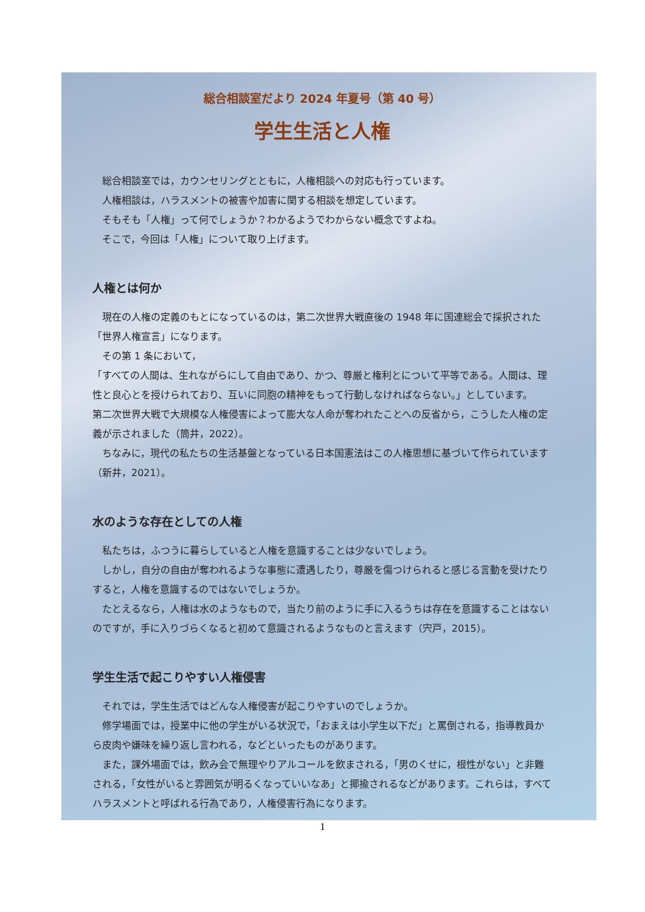総合相談室だより 2024 年夏号（第 40 号）
学生生活と人権
総合相談室では，カウンセリングとともに，人権相談への対応も行っています。
人権相談は，ハラスメントの被害や加害に関する相談を想定しています。
そもそも「人権」って何でしょうか？わかるようでわからない概念ですよね。
そこで，今回は「人権」について取り上げます。
人権とは何か
現在の人権の定義のもとになっているのは，第二次世界大戦直後の 1948 年に国連総会で採択された「世界人権宣言」になります。
その第 1 条において，
「すべての人間は、生れながらにして自由であり、かつ、尊厳と権利とについて平等である。人間は、理性と良心とを授けられており、互いに同胞の精神をもって行動しなければならない。」としています。
第二次世界大戦で大規模な人権侵害によって膨大な人命が奪われたことへの反省から，こうした人権の定義が示されました（筒井，2022）。
ちなみに，現代の私たちの生活基盤となっている日本国憲法はこの人権思想に基づいて作られています（新井，2021）。
水のような存在としての人権
私たちは，ふつうに暮らしていると人権を意識することは少ないでしょう。
しかし，自分の自由が奪われるような事態に遭遇したり，尊厳を傷つけられると感じる言動を受けたりすると，人権を意識するのではないでしょうか。
たとえるなら，人権は水のようなもので，当たり前のように手に入るうちは存在を意識することはないのですが，手に入りづらくなると初めて意識されるようなものと言えます（宍戸，2015）。
学生生活で起こりやすい人権侵害
それでは，学生生活ではどんな人権侵害が起こりやすいのでしょうか。
修学場面では，授業中に他の学生がいる状況で，「おまえは小学生以下だ」と罵倒される，指導教員から皮肉や嫌味を繰り返し言われる，などといったものがあります。
また，課外場面では，飲み会で無理やりアルコールを飲まされる，「男のくせに，根性がない」と非難される，「女性がいると雰囲気が明るくなっていいなあ」と揶揄されるなどがあります。これらは，すべてハラスメントと呼ばれる行為であり，人権侵害行為になります。
1